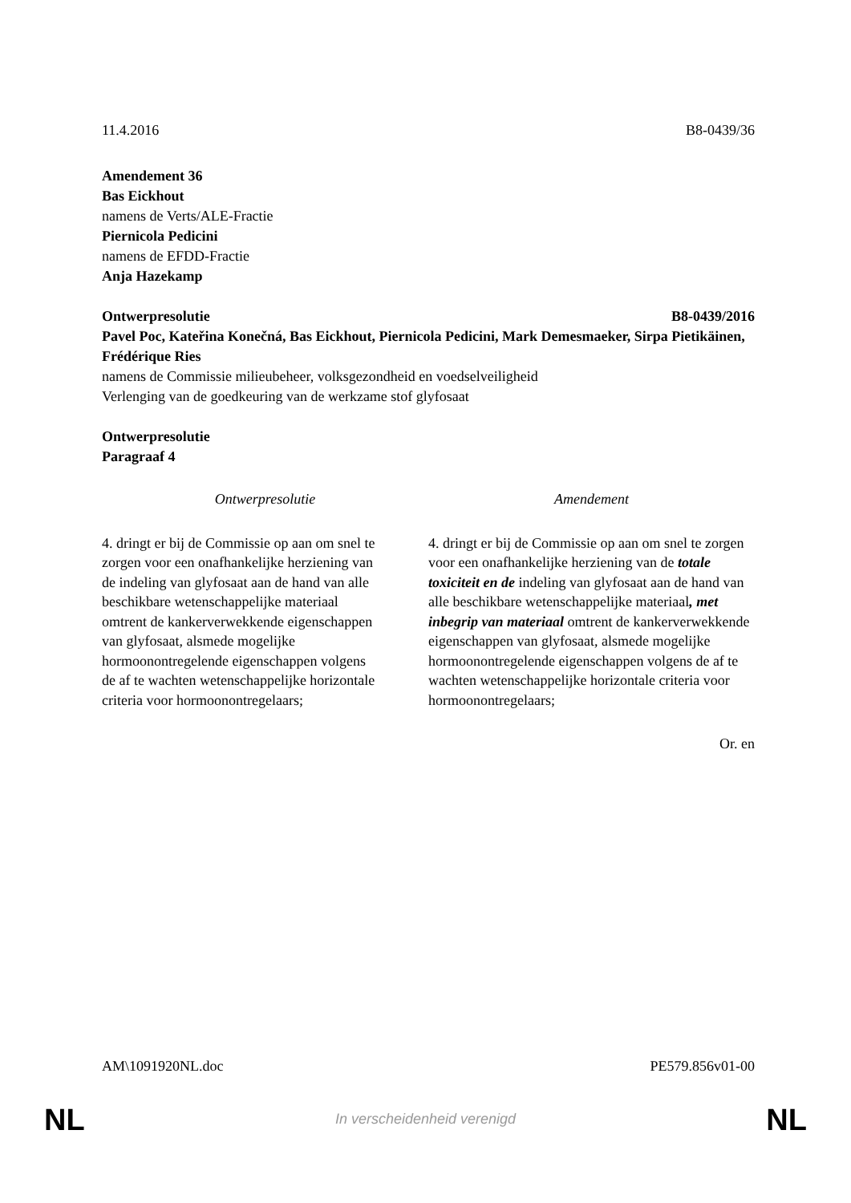11.4.2016 B8-0439/36
Amendement 36
Bas Eickhout
namens de Verts/ALE-Fractie
Piernicola Pedicini
namens de EFDD-Fractie
Anja Hazekamp
Ontwerpresolutie B8-0439/2016
Pavel Poc, Kateřina Konečná, Bas Eickhout, Piernicola Pedicini, Mark Demesmaeker, Sirpa Pietikäinen, Frédérique Ries
namens de Commissie milieubeheer, volksgezondheid en voedselveiligheid
Verlenging van de goedkeuring van de werkzame stof glyfosaat
Ontwerpresolutie
Paragraaf 4
| Ontwerpresolutie | Amendement |
| --- | --- |
| 4. dringt er bij de Commissie op aan om snel te zorgen voor een onafhankelijke herziening van de indeling van glyfosaat aan de hand van alle beschikbare wetenschappelijke materiaal omtrent de kankerverwekkende eigenschappen van glyfosaat, alsmede mogelijke hormoonontregelende eigenschappen volgens de af te wachten wetenschappelijke horizontale criteria voor hormoonontregelaars; | 4. dringt er bij de Commissie op aan om snel te zorgen voor een onafhankelijke herziening van de totale toxiciteit en de indeling van glyfosaat aan de hand van alle beschikbare wetenschappelijke materiaal , met inbegrip van materiaal omtrent de kankerverwekkende eigenschappen van glyfosaat, alsmede mogelijke hormoonontregelende eigenschappen volgens de af te wachten wetenschappelijke horizontale criteria voor hormoonontregelaars; |
Or. en
AM\1091920NL.doc PE579.856v01-00
NL
In verscheidenheid verenigd NL